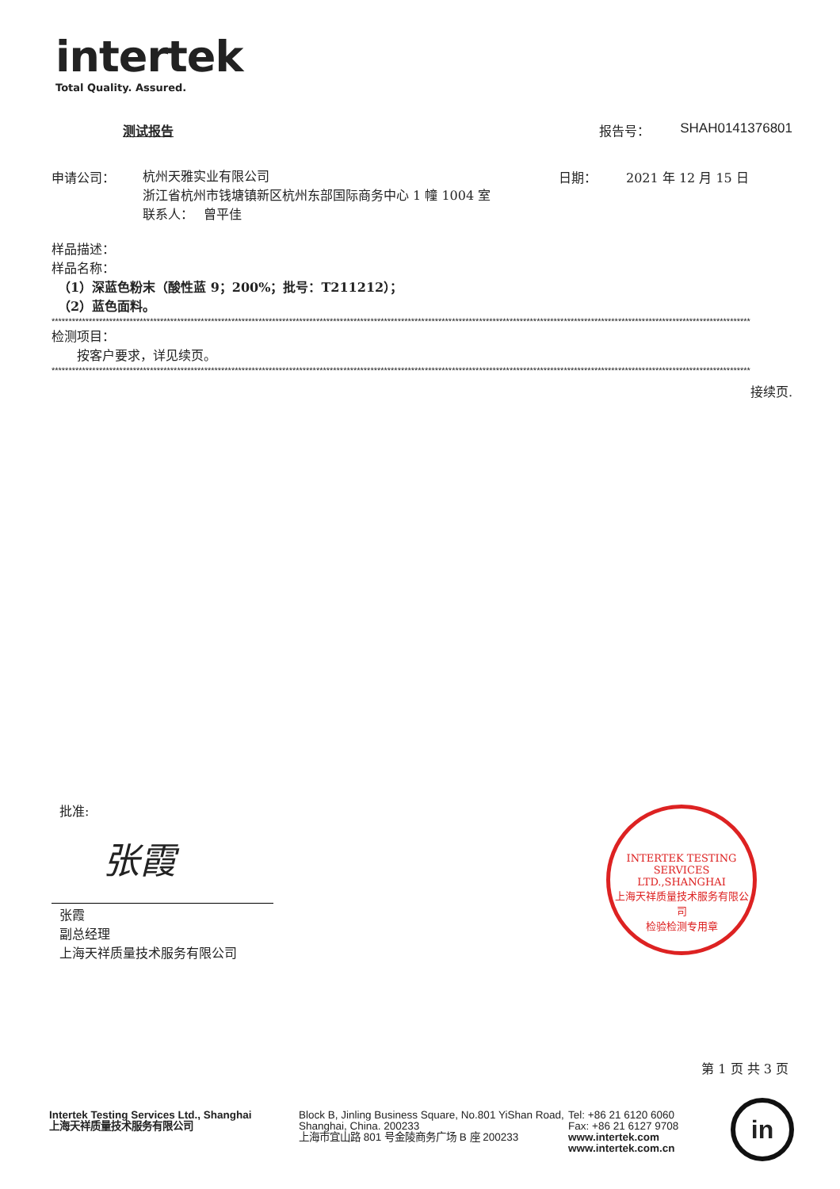intertek
Total Quality. Assured.
测试报告 报告号： SHAH0141376801
申请公司：
杭州天雅实业有限公司
浙江省杭州市钱塘镇新区杭州东部国际商务中心 1 幢 1004 室
联系人：　 曾平佳
日期： 2021 年 12 月 15 日
样品描述：
样品名称：
　（1）深蓝色粉末（酸性蓝 9；200%；批号：T211212）；
　（2）蓝色面料。
**************************************************************************************************************************************************************************************************************
检测项目：
　　按客户要求，详见续页。
**************************************************************************************************************************************************************************************************************
接续页.
批准:
张霞
张霞
副总经理
上海天祥质量技术服务有限公司
INTERTEK TESTING SERVICES LTD.,SHANGHAI
上海天祥质量技术服务有限公司
检验检测专用章
第 1 页 共 3 页
Intertek Testing Services Ltd., Shanghai
上海天祥质量技术服务有限公司
Block B, Jinling Business Square, No.801 YiShan Road, Shanghai, China. 200233
上海市宜山路 801 号金陵商务广场 B 座 200233
Tel: +86 21 6120 6060
Fax: +86 21 6127 9708
www.intertek.com
www.intertek.com.cn
in